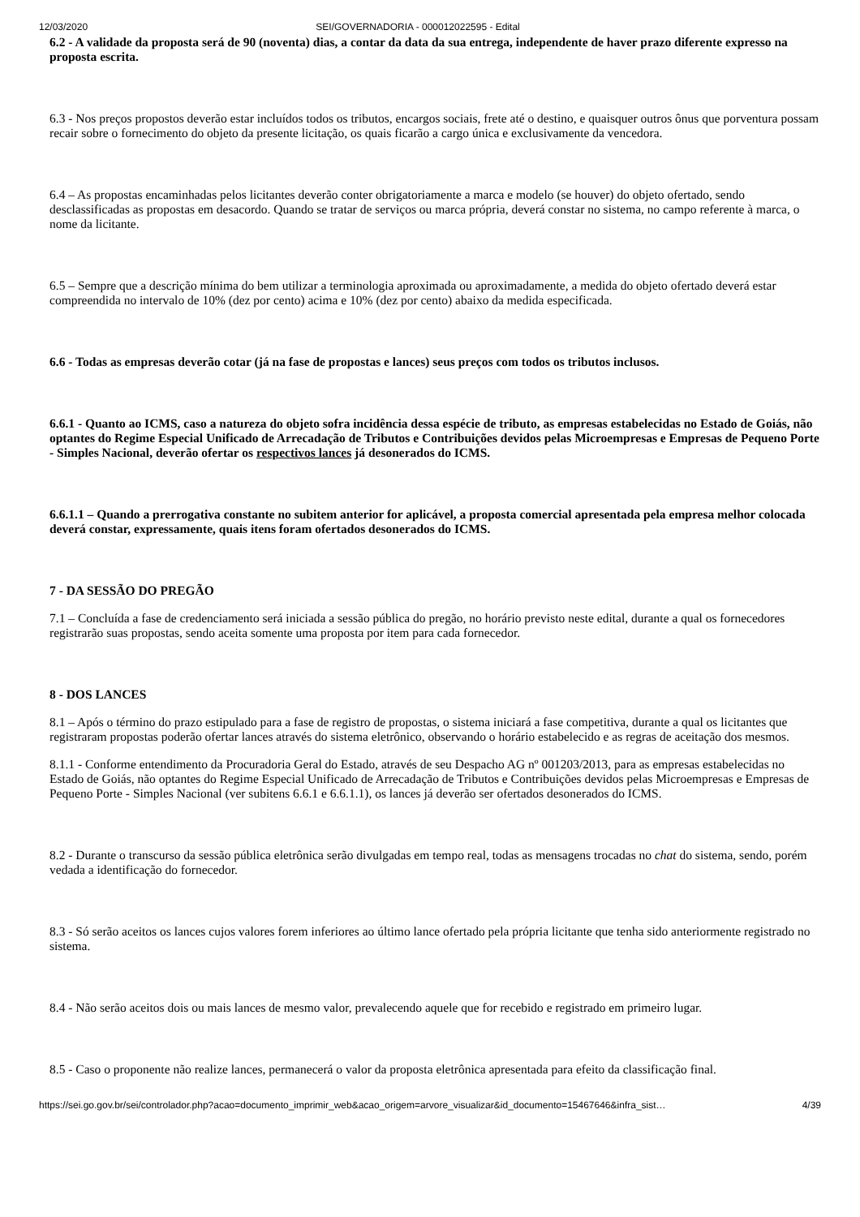12/03/2020 SEI/GOVERNADORIA - 000012022595 - Edital
6.2 - A validade da proposta será de 90 (noventa) dias, a contar da data da sua entrega, independente de haver prazo diferente expresso na proposta escrita.
6.3 - Nos preços propostos deverão estar incluídos todos os tributos, encargos sociais, frete até o destino, e quaisquer outros ônus que porventura possam recair sobre o fornecimento do objeto da presente licitação, os quais ficarão a cargo única e exclusivamente da vencedora.
6.4 – As propostas encaminhadas pelos licitantes deverão conter obrigatoriamente a marca e modelo (se houver) do objeto ofertado, sendo desclassificadas as propostas em desacordo. Quando se tratar de serviços ou marca própria, deverá constar no sistema, no campo referente à marca, o nome da licitante.
6.5 – Sempre que a descrição mínima do bem utilizar a terminologia aproximada ou aproximadamente, a medida do objeto ofertado deverá estar compreendida no intervalo de 10% (dez por cento) acima e 10% (dez por cento) abaixo da medida especificada.
6.6 - Todas as empresas deverão cotar (já na fase de propostas e lances) seus preços com todos os tributos inclusos.
6.6.1 - Quanto ao ICMS, caso a natureza do objeto sofra incidência dessa espécie de tributo, as empresas estabelecidas no Estado de Goiás, não optantes do Regime Especial Unificado de Arrecadação de Tributos e Contribuições devidos pelas Microempresas e Empresas de Pequeno Porte - Simples Nacional, deverão ofertar os respectivos lances já desonerados do ICMS.
6.6.1.1 – Quando a prerrogativa constante no subitem anterior for aplicável, a proposta comercial apresentada pela empresa melhor colocada deverá constar, expressamente, quais itens foram ofertados desonerados do ICMS.
7 - DA SESSÃO DO PREGÃO
7.1 – Concluída a fase de credenciamento será iniciada a sessão pública do pregão, no horário previsto neste edital, durante a qual os fornecedores registrarão suas propostas, sendo aceita somente uma proposta por item para cada fornecedor.
8 - DOS LANCES
8.1 – Após o término do prazo estipulado para a fase de registro de propostas, o sistema iniciará a fase competitiva, durante a qual os licitantes que registraram propostas poderão ofertar lances através do sistema eletrônico, observando o horário estabelecido e as regras de aceitação dos mesmos.
8.1.1 - Conforme entendimento da Procuradoria Geral do Estado, através de seu Despacho AG nº 001203/2013, para as empresas estabelecidas no Estado de Goiás, não optantes do Regime Especial Unificado de Arrecadação de Tributos e Contribuições devidos pelas Microempresas e Empresas de Pequeno Porte - Simples Nacional (ver subitens 6.6.1 e 6.6.1.1), os lances já deverão ser ofertados desonerados do ICMS.
8.2 - Durante o transcurso da sessão pública eletrônica serão divulgadas em tempo real, todas as mensagens trocadas no chat do sistema, sendo, porém vedada a identificação do fornecedor.
8.3 - Só serão aceitos os lances cujos valores forem inferiores ao último lance ofertado pela própria licitante que tenha sido anteriormente registrado no sistema.
8.4 - Não serão aceitos dois ou mais lances de mesmo valor, prevalecendo aquele que for recebido e registrado em primeiro lugar.
8.5 - Caso o proponente não realize lances, permanecerá o valor da proposta eletrônica apresentada para efeito da classificação final.
https://sei.go.gov.br/sei/controlador.php?acao=documento_imprimir_web&acao_origem=arvore_visualizar&id_documento=15467646&infra_sist… 4/39